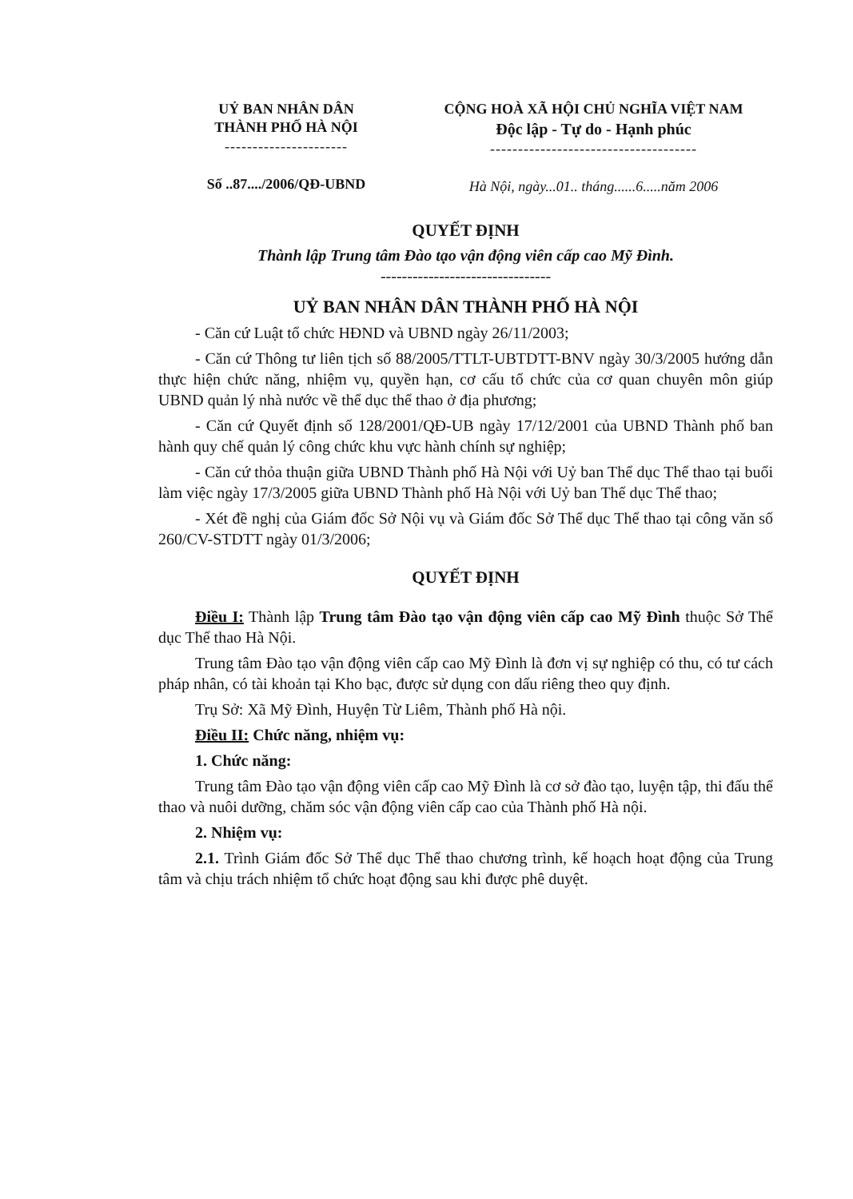UỶ BAN NHÂN DÂN
THÀNH PHỐ HÀ NỘI
----------------------
Số ..87..../2006/QĐ-UBND
CỘNG HOÀ XÃ HỘI CHỦ NGHĨA VIỆT NAM
Độc lập - Tự do - Hạnh phúc
-------------------------------------
Hà Nội, ngày...01.. tháng......6.....năm 2006
QUYẾT ĐỊNH
Thành lập Trung tâm Đào tạo vận động viên cấp cao Mỹ Đình.
--------------------------------
UỶ BAN NHÂN DÂN THÀNH PHỐ HÀ NỘI
- Căn cứ Luật tổ chức HĐND và UBND ngày 26/11/2003;
- Căn cứ Thông tư liên tịch số 88/2005/TTLT-UBTDTT-BNV ngày 30/3/2005 hướng dẫn thực hiện chức năng, nhiệm vụ, quyền hạn, cơ cấu tổ chức của cơ quan chuyên môn giúp UBND quản lý nhà nước về thể dục thể thao ở địa phương;
- Căn cứ Quyết định số 128/2001/QĐ-UB ngày 17/12/2001 của UBND Thành phố ban hành quy chế quản lý công chức khu vực hành chính sự nghiệp;
- Căn cứ thỏa thuận giữa UBND Thành phố Hà Nội với Uỷ ban Thể dục Thể thao tại buổi làm việc ngày 17/3/2005 giữa UBND Thành phố Hà Nội với Uỷ ban Thể dục Thể thao;
- Xét đề nghị của Giám đốc Sở Nội vụ và Giám đốc Sở Thể dục Thể thao tại công văn số 260/CV-STDTT ngày 01/3/2006;
QUYẾT ĐỊNH
Điều I: Thành lập Trung tâm Đào tạo vận động viên cấp cao Mỹ Đình thuộc Sở Thể dục Thể thao Hà Nội.
Trung tâm Đào tạo vận động viên cấp cao Mỹ Đình là đơn vị sự nghiệp có thu, có tư cách pháp nhân, có tài khoản tại Kho bạc, được sử dụng con dấu riêng theo quy định.
Trụ Sở: Xã Mỹ Đình, Huyện Từ Liêm, Thành phố Hà nội.
Điều II: Chức năng, nhiệm vụ:
1. Chức năng:
Trung tâm Đào tạo vận động viên cấp cao Mỹ Đình là cơ sở đào tạo, luyện tập, thi đấu thể thao và nuôi dưỡng, chăm sóc vận động viên cấp cao của Thành phố Hà nội.
2. Nhiệm vụ:
2.1. Trình Giám đốc Sở Thể dục Thể thao chương trình, kế hoạch hoạt động của Trung tâm và chịu trách nhiệm tổ chức hoạt động sau khi được phê duyệt.